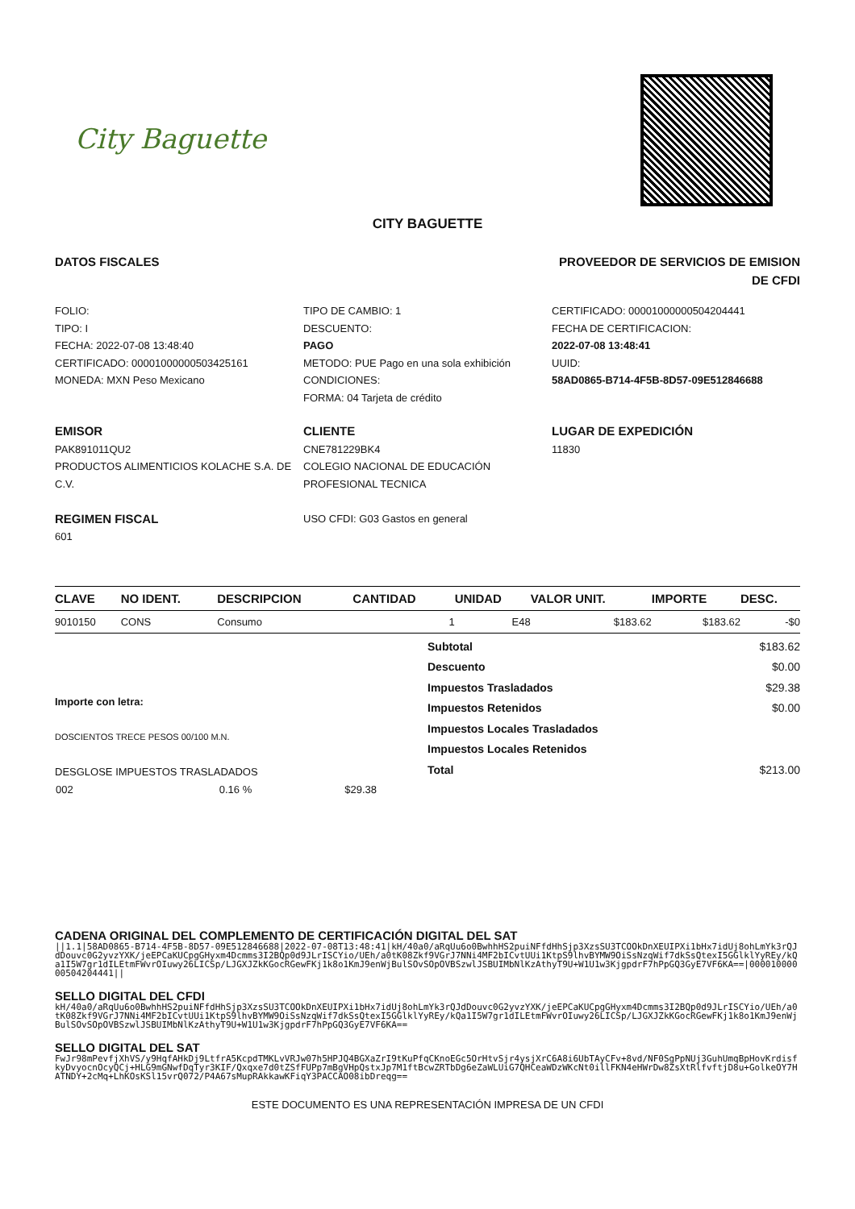City Baguette
CITY BAGUETTE
DATOS FISCALES PROVEEDOR DE SERVICIOS DE EMISION DE CFDI
FOLIO:
TIPO: I
FECHA: 2022-07-08 13:48:40
CERTIFICADO: 00001000000503425161
MONEDA: MXN Peso Mexicano
TIPO DE CAMBIO: 1
DESCUENTO:
PAGO
METODO: PUE Pago en una sola exhibición
CONDICIONES:
FORMA: 04 Tarjeta de crédito
CERTIFICADO: 00001000000504204441
FECHA DE CERTIFICACION:
2022-07-08 13:48:41
UUID:
58AD0865-B714-4F5B-8D57-09E512846688
EMISOR
PAK891011QU2
PRODUCTOS ALIMENTICIOS KOLACHE S.A. DE C.V.
REGIMEN FISCAL
601
CLIENTE
CNE781229BK4
COLEGIO NACIONAL DE EDUCACIÓN PROFESIONAL TECNICA
USO CFDI: G03 Gastos en general
LUGAR DE EXPEDICIÓN
11830
| CLAVE | NO IDENT. | DESCRIPCION | CANTIDAD | UNIDAD | VALOR UNIT. | IMPORTE | DESC. |
| --- | --- | --- | --- | --- | --- | --- | --- |
| 9010150 | CONS | Consumo | 1 | E48 | $183.62 | $183.62 | -$0 |
Importe con letra:
DOSCIENTOS TRECE PESOS 00/100 M.N.
DESGLOSE IMPUESTOS TRASLADADOS
| 002 | 0.16 % | $29.38 |
| Subtotal | $183.62 |
| Descuento | $0.00 |
| Impuestos Trasladados | $29.38 |
| Impuestos Retenidos | $0.00 |
| Impuestos Locales Trasladados | |
| Impuestos Locales Retenidos | |
| Total | $213.00 |
CADENA ORIGINAL DEL COMPLEMENTO DE CERTIFICACIÓN DIGITAL DEL SAT
||1.1|58AD0865-B714-4F5B-8D57-09E512846688|2022-07-08T13:48:41|kH/40a0/aRqUu6o0BwhhHS2puiNFfdHhSjp3XzsSU3TCOOkDnXEUIPXi1bHx7idUj8ohLmYk3rQJdDouvc0G2yvzYXK/jeEPCaKUCpgGHyxm4Dcmms3I2BQp0d9JLrISCYio/UEh/a0tK08Zkf9VGrJ7NNi4MF2bICvtUUi1KtpS9lhvBYMW9OiSsNzqWif7dkSsQtexI5GGlklYyREy/kQa1I5W7gr1dILEtmFWvrOIuwy26LICSp/LJGXJZkKGocRGewFKj1k8o1KmJ9enWjBulSOvSOpOVBSzwlJSBUIMbNlKzAthyT9U+W1U1w3KjgpdrF7hPpGQ3GyE7VF6KA==|00001000000504204441||
SELLO DIGITAL DEL CFDI
kH/40a0/aRqUu6o0BwhhHS2puiNFfdHhSjp3XzsSU3TCOOkDnXEUIPXi1bHx7idUj8ohLmYk3rQJdDouvc0G2yvzYXK/jeEPCaKUCpgGHyxm4Dcmms3I2BQp0d9JLrISCYio/UEh/a0tK08Zkf9VGrJ7NNi4MF2bICvtUUi1KtpS9lhvBYMW9OiSsNzqWif7dkSsQtexI5GGlklYyREy/kQa1I5W7gr1dILEtmFWvrOIuwy26LICSp/LJGXJZkKGocRGewFKj1k8o1KmJ9enWjBulSOvSOpOVBSzwlJSBUIMbNlKzAthyT9U+W1U1w3KjgpdrF7hPpGQ3GyE7VF6KA==
SELLO DIGITAL DEL SAT
FwJr98mPevfjXhVS/y9HqfAHkDj9LtfrA5KcpdTMKLvVRJw07h5HPJQ4BGXaZrI9tKuPfqCKnoEGc5OrHtvSjr4ysjXrC6A8i6UbTAyCFv+8vd/NF0SgPpNUj3GuhUmqBpHovKrdisfkyDvyocnOcyQCj+HLG9mGNwfDqTyr3KIF/Qxqxe7d0tZSfFUPp7mBgVHpQstxJp7M1ftBcwZRTbDg6eZaWLUiG7QHCeaWDzWKcNt0illFKN4eHWrDw8ZsXtRlfvftjD8u+GolkeOY7HATNDY+2cMq+LhKOsKSl15vrQ072/P4A67sMupRAkkawKFiqY3PACCAO08ibDreqg==
ESTE DOCUMENTO ES UNA REPRESENTACIÓN IMPRESA DE UN CFDI